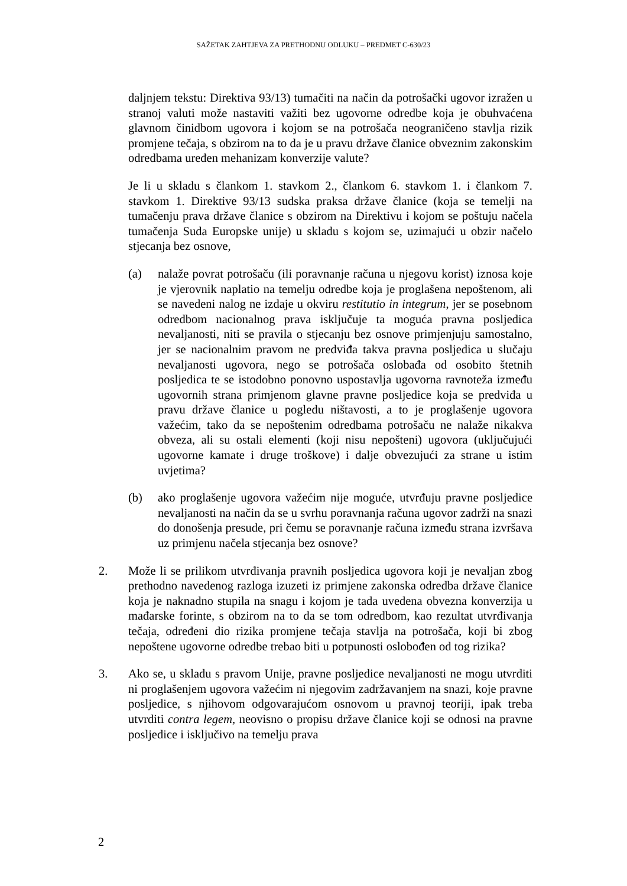SAŽETAK ZAHTJEVA ZA PRETHODNU ODLUKU – PREDMET C-630/23
daljnjem tekstu: Direktiva 93/13) tumačiti na način da potrošački ugovor izražen u stranoj valuti može nastaviti važiti bez ugovorne odredbe koja je obuhvaćena glavnom činidbom ugovora i kojom se na potrošača neograničeno stavlja rizik promjene tečaja, s obzirom na to da je u pravu države članice obveznim zakonskim odredbama uređen mehanizam konverzije valute?
Je li u skladu s člankom 1. stavkom 2., člankom 6. stavkom 1. i člankom 7. stavkom 1. Direktive 93/13 sudska praksa države članice (koja se temelji na tumačenju prava države članice s obzirom na Direktivu i kojom se poštuju načela tumačenja Suda Europske unije) u skladu s kojom se, uzimajući u obzir načelo stjecanja bez osnove,
(a) nalaže povrat potrošaču (ili poravnanje računa u njegovu korist) iznosa koje je vjerovnik naplatio na temelju odredbe koja je proglašena nepoštenom, ali se navedeni nalog ne izdaje u okviru restitutio in integrum, jer se posebnom odredbom nacionalnog prava isključuje ta moguća pravna posljedica nevaljanosti, niti se pravila o stjecanju bez osnove primjenjuju samostalno, jer se nacionalnim pravom ne predviđa takva pravna posljedica u slučaju nevaljanosti ugovora, nego se potrošača oslobađa od osobito štetnih posljedica te se istodobno ponovno uspostavlja ugovorna ravnoteža između ugovornih strana primjenom glavne pravne posljedice koja se predviđa u pravu države članice u pogledu ništavosti, a to je proglašenje ugovora važećim, tako da se nepoštenim odredbama potrošaču ne nalaže nikakva obveza, ali su ostali elementi (koji nisu nepošteni) ugovora (uključujući ugovorne kamate i druge troškove) i dalje obvezujući za strane u istim uvjetima?
(b) ako proglašenje ugovora važećim nije moguće, utvrđuju pravne posljedice nevaljanosti na način da se u svrhu poravnanja računa ugovor zadrži na snazi do donošenja presude, pri čemu se poravnanje računa između strana izvršava uz primjenu načela stjecanja bez osnove?
2. Može li se prilikom utvrđivanja pravnih posljedica ugovora koji je nevaljan zbog prethodno navedenog razloga izuzeti iz primjene zakonska odredba države članice koja je naknadno stupila na snagu i kojom je tada uvedena obvezna konverzija u mađarske forinte, s obzirom na to da se tom odredbom, kao rezultat utvrđivanja tečaja, određeni dio rizika promjene tečaja stavlja na potrošača, koji bi zbog nepoštene ugovorne odredbe trebao biti u potpunosti oslobođen od tog rizika?
3. Ako se, u skladu s pravom Unije, pravne posljedice nevaljanosti ne mogu utvrditi ni proglašenjem ugovora važećim ni njegovim zadržavanjem na snazi, koje pravne posljedice, s njihovom odgovarajućom osnovom u pravnoj teoriji, ipak treba utvrditi contra legem, neovisno o propisu države članice koji se odnosi na pravne posljedice i isključivo na temelju prava
2